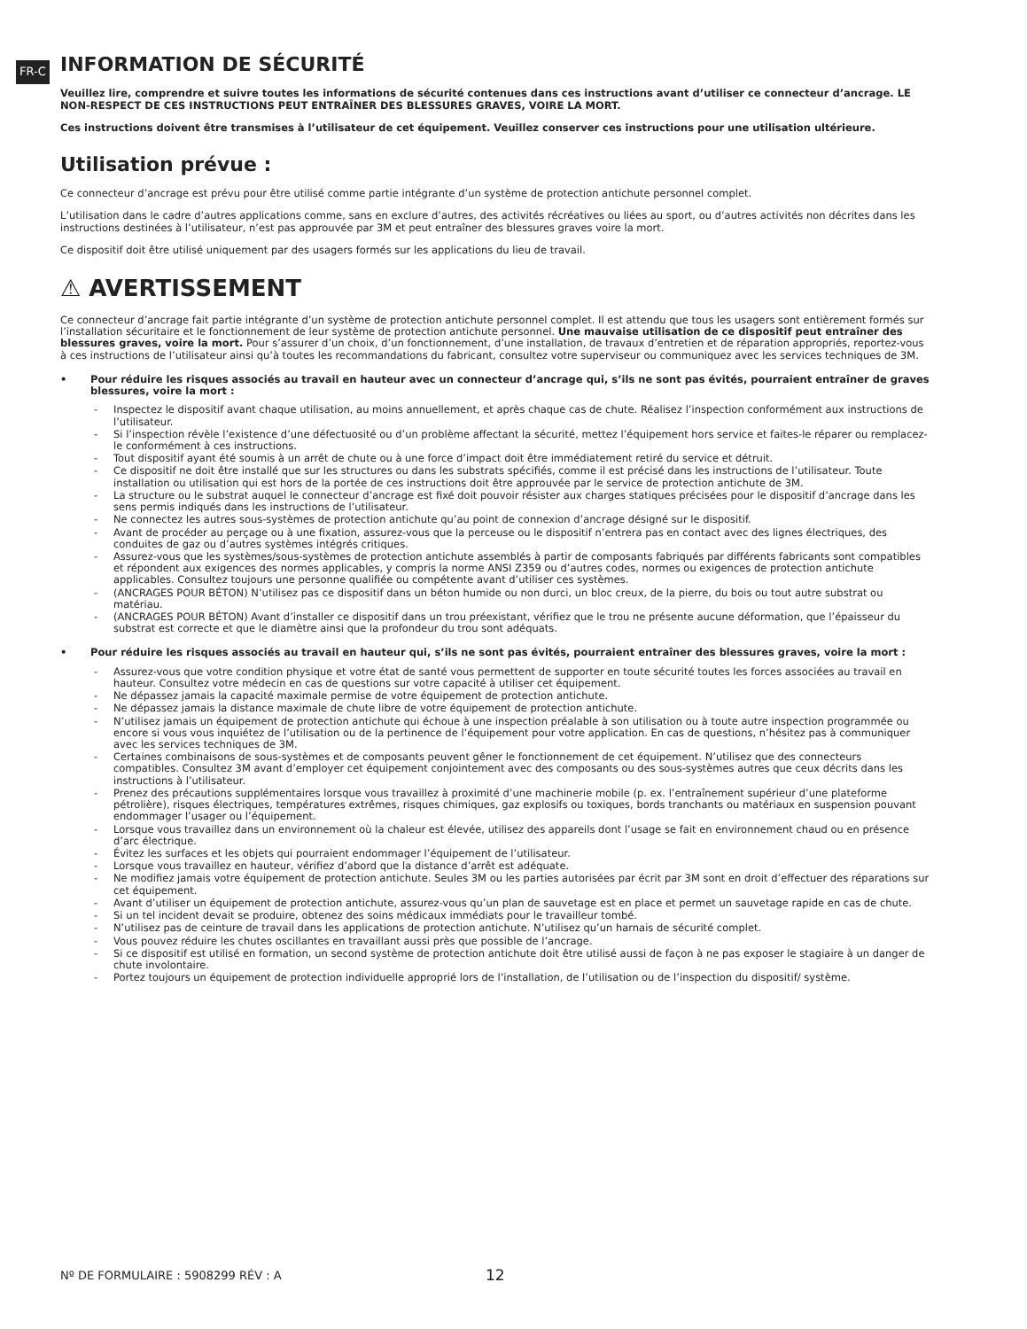FR-C
INFORMATION DE SÉCURITÉ
Veuillez lire, comprendre et suivre toutes les informations de sécurité contenues dans ces instructions avant d’utiliser ce connecteur d’ancrage. LE NON-RESPECT DE CES INSTRUCTIONS PEUT ENTRAÎNER DES BLESSURES GRAVES, VOIRE LA MORT.
Ces instructions doivent être transmises à l’utilisateur de cet équipement. Veuillez conserver ces instructions pour une utilisation ultérieure.
Utilisation prévue :
Ce connecteur d’ancrage est prévu pour être utilisé comme partie intégrante d’un système de protection antichute personnel complet.
L’utilisation dans le cadre d’autres applications comme, sans en exclure d’autres, des activités récréatives ou liées au sport, ou d’autres activités non décrites dans les instructions destinées à l’utilisateur, n’est pas approuvée par 3M et peut entraîner des blessures graves voire la mort.
Ce dispositif doit être utilisé uniquement par des usagers formés sur les applications du lieu de travail.
⚠ AVERTISSEMENT
Ce connecteur d’ancrage fait partie intégrante d’un système de protection antichute personnel complet. Il est attendu que tous les usagers sont entièrement formés sur l’installation sécuritaire et le fonctionnement de leur système de protection antichute personnel. Une mauvaise utilisation de ce dispositif peut entraîner des blessures graves, voire la mort. Pour s’assurer d’un choix, d’un fonctionnement, d’une installation, de travaux d’entretien et de réparation appropriés, reportez-vous à ces instructions de l’utilisateur ainsi qu’à toutes les recommandations du fabricant, consultez votre superviseur ou communiquez avec les services techniques de 3M.
• Pour réduire les risques associés au travail en hauteur avec un connecteur d’ancrage qui, s’ils ne sont pas évités, pourraient entraîner de graves blessures, voire la mort :
- Inspectez le dispositif avant chaque utilisation, au moins annuellement, et après chaque cas de chute. Réalisez l’inspection conformément aux instructions de l’utilisateur.
- Si l’inspection révèle l’existence d’une défectuosité ou d’un problème affectant la sécurité, mettez l’équipement hors service et faites-le réparer ou remplacez-le conformément à ces instructions.
- Tout dispositif ayant été soumis à un arrêt de chute ou à une force d’impact doit être immédiatement retiré du service et détruit.
- Ce dispositif ne doit être installé que sur les structures ou dans les substrats spécifiés, comme il est précisé dans les instructions de l’utilisateur. Toute installation ou utilisation qui est hors de la portée de ces instructions doit être approuvée par le service de protection antichute de 3M.
- La structure ou le substrat auquel le connecteur d’ancrage est fixé doit pouvoir résister aux charges statiques précisées pour le dispositif d’ancrage dans les sens permis indiqués dans les instructions de l’utilisateur.
- Ne connectez les autres sous-systèmes de protection antichute qu’au point de connexion d’ancrage désigné sur le dispositif.
- Avant de procéder au perçage ou à une fixation, assurez-vous que la perceuse ou le dispositif n’entrera pas en contact avec des lignes électriques, des conduites de gaz ou d’autres systèmes intégrés critiques.
- Assurez-vous que les systèmes/sous-systèmes de protection antichute assemblés à partir de composants fabriqués par différents fabricants sont compatibles et répondent aux exigences des normes applicables, y compris la norme ANSI Z359 ou d’autres codes, normes ou exigences de protection antichute applicables. Consultez toujours une personne qualifiée ou compétente avant d’utiliser ces systèmes.
- (ANCRAGES POUR BÉTON) N’utilisez pas ce dispositif dans un béton humide ou non durci, un bloc creux, de la pierre, du bois ou tout autre substrat ou matériau.
- (ANCRAGES POUR BÉTON) Avant d’installer ce dispositif dans un trou préexistant, vérifiez que le trou ne présente aucune déformation, que l’épaisseur du substrat est correcte et que le diamètre ainsi que la profondeur du trou sont adéquats.
• Pour réduire les risques associés au travail en hauteur qui, s’ils ne sont pas évités, pourraient entraîner des blessures graves, voire la mort :
- Assurez-vous que votre condition physique et votre état de santé vous permettent de supporter en toute sécurité toutes les forces associées au travail en hauteur. Consultez votre médecin en cas de questions sur votre capacité à utiliser cet équipement.
- Ne dépassez jamais la capacité maximale permise de votre équipement de protection antichute.
- Ne dépassez jamais la distance maximale de chute libre de votre équipement de protection antichute.
- N’utilisez jamais un équipement de protection antichute qui échoue à une inspection préalable à son utilisation ou à toute autre inspection programmée ou encore si vous vous inquiétez de l’utilisation ou de la pertinence de l’équipement pour votre application. En cas de questions, n’hésitez pas à communiquer avec les services techniques de 3M.
- Certaines combinaisons de sous-systèmes et de composants peuvent gêner le fonctionnement de cet équipement. N’utilisez que des connecteurs compatibles. Consultez 3M avant d’employer cet équipement conjointement avec des composants ou des sous-systèmes autres que ceux décrits dans les instructions à l’utilisateur.
- Prenez des précautions supplémentaires lorsque vous travaillez à proximité d’une machinerie mobile (p. ex. l’entraînement supérieur d’une plateforme pétrolière), risques électriques, températures extrêmes, risques chimiques, gaz explosifs ou toxiques, bords tranchants ou matériaux en suspension pouvant endommager l’usager ou l’équipement.
- Lorsque vous travaillez dans un environnement où la chaleur est élevée, utilisez des appareils dont l’usage se fait en environnement chaud ou en présence d’arc électrique.
- Évitez les surfaces et les objets qui pourraient endommager l’équipement de l’utilisateur.
- Lorsque vous travaillez en hauteur, vérifiez d’abord que la distance d’arrêt est adéquate.
- Ne modifiez jamais votre équipement de protection antichute. Seules 3M ou les parties autorisées par écrit par 3M sont en droit d’effectuer des réparations sur cet équipement.
- Avant d’utiliser un équipement de protection antichute, assurez-vous qu’un plan de sauvetage est en place et permet un sauvetage rapide en cas de chute.
- Si un tel incident devait se produire, obtenez des soins médicaux immédiats pour le travailleur tombé.
- N’utilisez pas de ceinture de travail dans les applications de protection antichute. N’utilisez qu’un harnais de sécurité complet.
- Vous pouvez réduire les chutes oscillantes en travaillant aussi près que possible de l’ancrage.
- Si ce dispositif est utilisé en formation, un second système de protection antichute doit être utilisé aussi de façon à ne pas exposer le stagiaire à un danger de chute involontaire.
- Portez toujours un équipement de protection individuelle approprié lors de l’installation, de l’utilisation ou de l’inspection du dispositif/ système.
Nº DE FORMULAIRE : 5908299 RÉV : A
12